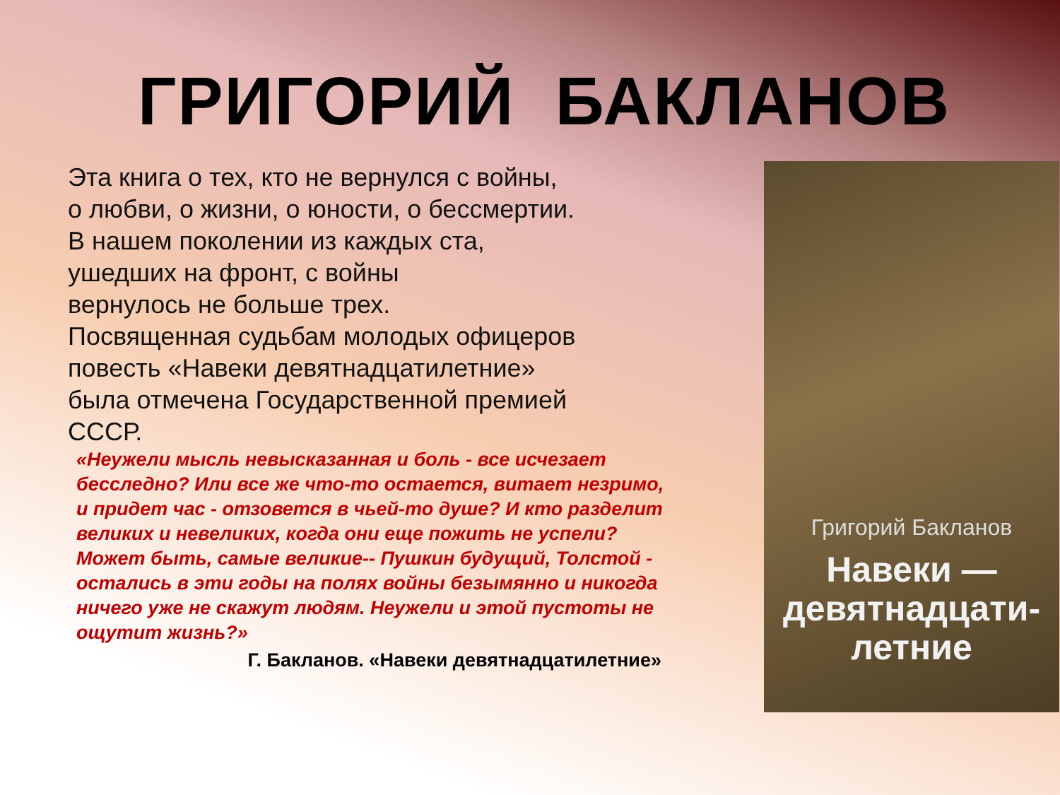ГРИГОРИЙ БАКЛАНОВ
Эта книга о тех, кто не вернулся с войны, о любви, о жизни, о юности, о бессмертии. В нашем поколении из каждых ста, ушедших на фронт, с войны
вернулось не больше трех.
Посвященная судьбам молодых офицеров повесть «Навеки девятнадцатилетние» была отмечена Государственной премией СССР.
«Неужели мысль невысказанная и боль - все исчезает бесследно? Или все же что-то остается, витает незримо, и придет час - отзовется в чьей-то душе? И кто разделит великих и невеликих, когда они еще пожить не успели? Может быть, самые великие-- Пушкин будущий, Толстой - остались в эти годы на полях войны безымянно и никогда ничего уже не скажут людям. Неужели и этой пустоты не ощутит жизнь?»
Г. Бакланов. «Навеки девятнадцатилетние»
Григорий Бакланов
Навеки —
девятнадцати-
летние